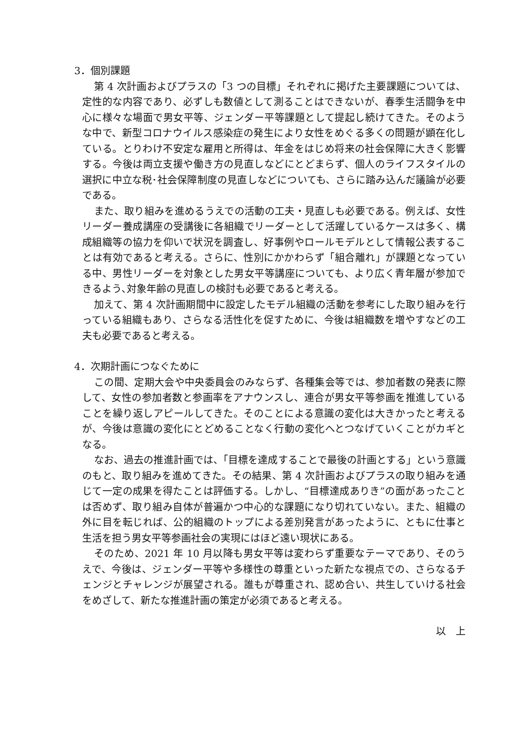3．個別課題
第 4 次計画およびプラスの「3 つの目標」それぞれに掲げた主要課題については、定性的な内容であり、必ずしも数値として測ることはできないが、春季生活闘争を中心に様々な場面で男女平等、ジェンダー平等課題として提起し続けてきた。そのような中で、新型コロナウイルス感染症の発生により女性をめぐる多くの問題が顕在化している。とりわけ不安定な雇用と所得は、年金をはじめ将来の社会保障に大きく影響する。今後は両立支援や働き方の見直しなどにとどまらず、個人のライフスタイルの選択に中立な税･社会保障制度の見直しなどについても、さらに踏み込んだ議論が必要である。
また、取り組みを進めるうえでの活動の工夫・見直しも必要である。例えば、女性リーダー養成講座の受講後に各組織でリーダーとして活躍しているケースは多く、構成組織等の協力を仰いで状況を調査し、好事例やロールモデルとして情報公表することは有効であると考える。さらに、性別にかかわらず「組合離れ」が課題となっている中、男性リーダーを対象とした男女平等講座についても、より広く青年層が参加できるよう､対象年齢の見直しの検討も必要であると考える。
加えて、第 4 次計画期間中に設定したモデル組織の活動を参考にした取り組みを行っている組織もあり、さらなる活性化を促すために、今後は組織数を増やすなどの工夫も必要であると考える。
4．次期計画につなぐために
この間、定期大会や中央委員会のみならず、各種集会等では、参加者数の発表に際して、女性の参加者数と参画率をアナウンスし、連合が男女平等参画を推進していることを繰り返しアピールしてきた。そのことによる意識の変化は大きかったと考えるが、今後は意識の変化にとどめることなく行動の変化へとつなげていくことがカギとなる。
なお、過去の推進計画では、「目標を達成することで最後の計画とする」という意識のもと、取り組みを進めてきた。その結果、第 4 次計画およびプラスの取り組みを通じて一定の成果を得たことは評価する。しかし、“目標達成ありき”の面があったことは否めず、取り組み自体が普遍かつ中心的な課題になり切れていない。また、組織の外に目を転じれば、公的組織のトップによる差別発言があったように、ともに仕事と生活を担う男女平等参画社会の実現にはほど遠い現状にある。
そのため、2021 年 10 月以降も男女平等は変わらず重要なテーマであり、そのうえで、今後は、ジェンダー平等や多様性の尊重といった新たな視点での、さらなるチェンジとチャレンジが展望される。誰もが尊重され、認め合い、共生していける社会をめざして、新たな推進計画の策定が必須であると考える。
以　上